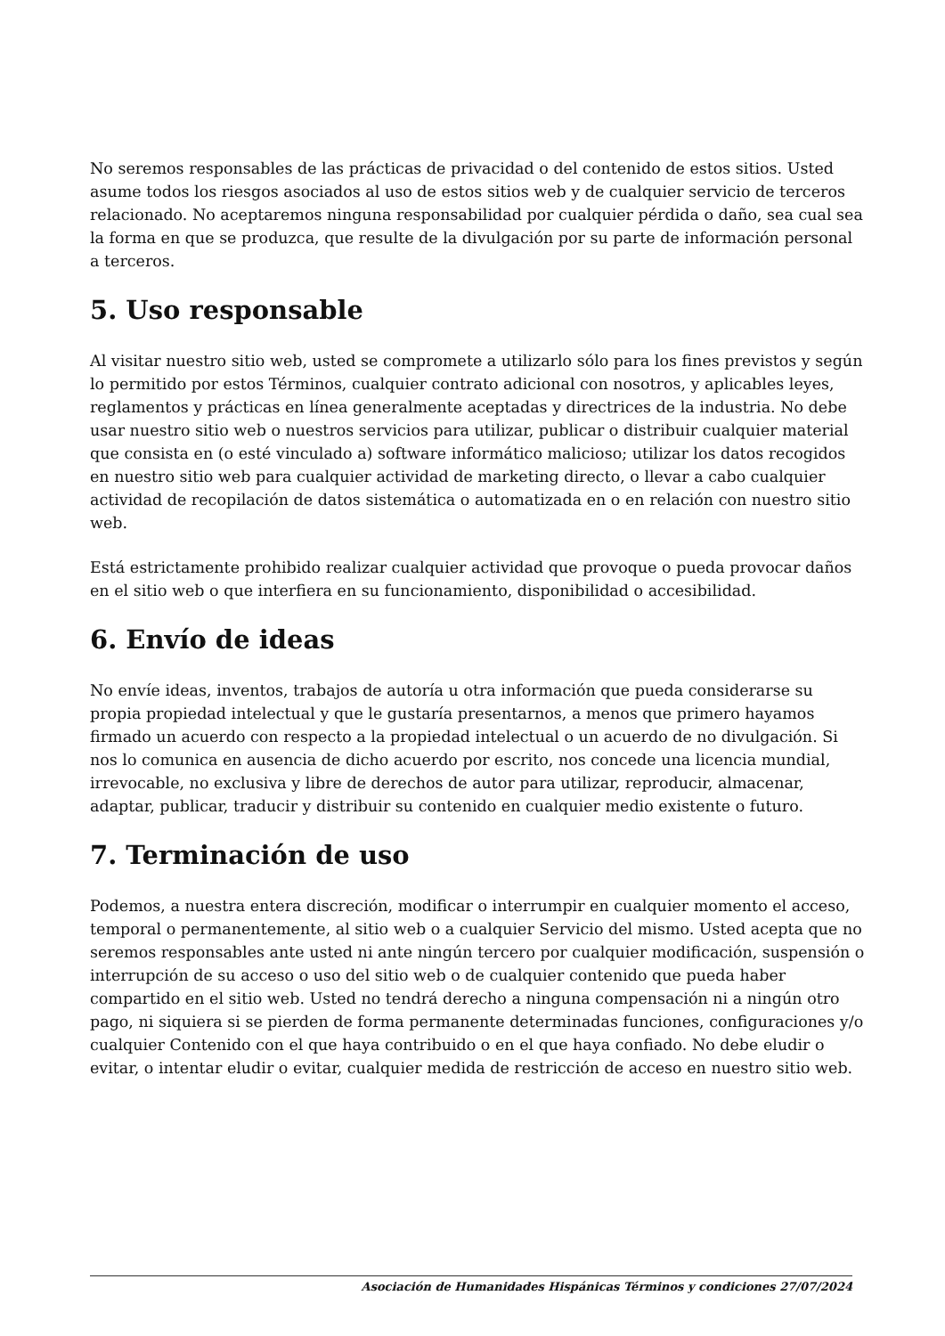No seremos responsables de las prácticas de privacidad o del contenido de estos sitios. Usted asume todos los riesgos asociados al uso de estos sitios web y de cualquier servicio de terceros relacionado. No aceptaremos ninguna responsabilidad por cualquier pérdida o daño, sea cual sea la forma en que se produzca, que resulte de la divulgación por su parte de información personal a terceros.
5. Uso responsable
Al visitar nuestro sitio web, usted se compromete a utilizarlo sólo para los fines previstos y según lo permitido por estos Términos, cualquier contrato adicional con nosotros, y aplicables leyes, reglamentos y prácticas en línea generalmente aceptadas y directrices de la industria. No debe usar nuestro sitio web o nuestros servicios para utilizar, publicar o distribuir cualquier material que consista en (o esté vinculado a) software informático malicioso; utilizar los datos recogidos en nuestro sitio web para cualquier actividad de marketing directo, o llevar a cabo cualquier actividad de recopilación de datos sistemática o automatizada en o en relación con nuestro sitio web.
Está estrictamente prohibido realizar cualquier actividad que provoque o pueda provocar daños en el sitio web o que interfiera en su funcionamiento, disponibilidad o accesibilidad.
6. Envío de ideas
No envíe ideas, inventos, trabajos de autoría u otra información que pueda considerarse su propia propiedad intelectual y que le gustaría presentarnos, a menos que primero hayamos firmado un acuerdo con respecto a la propiedad intelectual o un acuerdo de no divulgación. Si nos lo comunica en ausencia de dicho acuerdo por escrito, nos concede una licencia mundial, irrevocable, no exclusiva y libre de derechos de autor para utilizar, reproducir, almacenar, adaptar, publicar, traducir y distribuir su contenido en cualquier medio existente o futuro.
7. Terminación de uso
Podemos, a nuestra entera discreción, modificar o interrumpir en cualquier momento el acceso, temporal o permanentemente, al sitio web o a cualquier Servicio del mismo. Usted acepta que no seremos responsables ante usted ni ante ningún tercero por cualquier modificación, suspensión o interrupción de su acceso o uso del sitio web o de cualquier contenido que pueda haber compartido en el sitio web. Usted no tendrá derecho a ninguna compensación ni a ningún otro pago, ni siquiera si se pierden de forma permanente determinadas funciones, configuraciones y/o cualquier Contenido con el que haya contribuido o en el que haya confiado. No debe eludir o evitar, o intentar eludir o evitar, cualquier medida de restricción de acceso en nuestro sitio web.
Asociación de Humanidades Hispánicas Términos y condiciones 27/07/2024